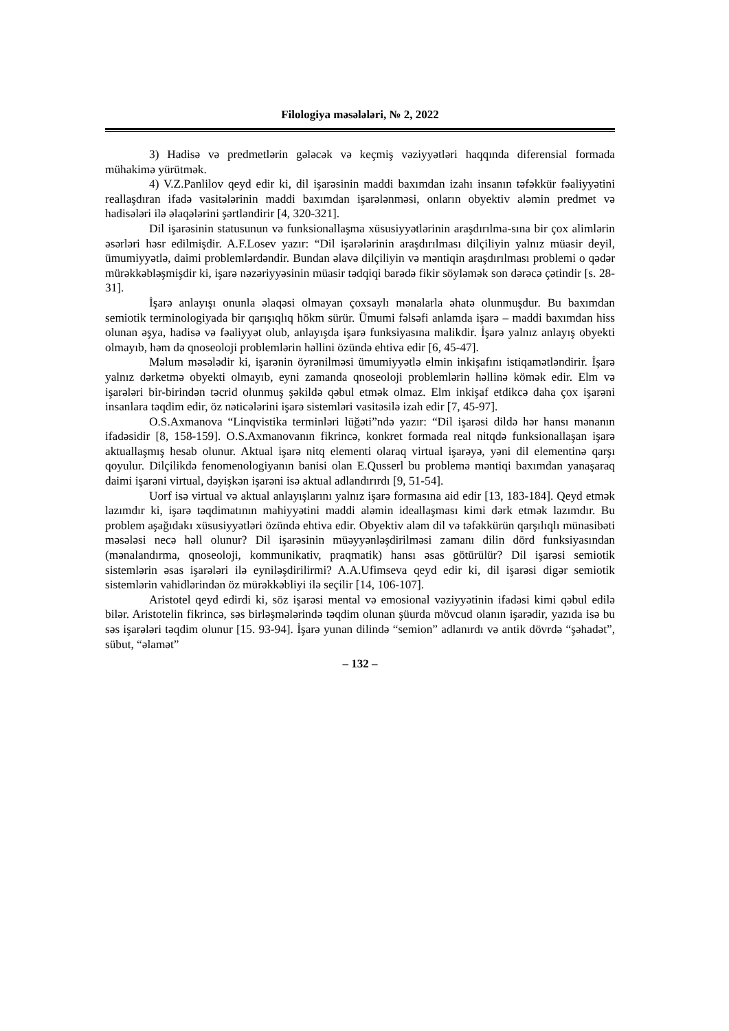Filologiya məsələləri, № 2, 2022
3) Hadisə və predmetlərin gələcək və keçmiş vəziyyətləri haqqında diferensial formada mühakimə yürütmək.
4) V.Z.Panlilov qeyd edir ki, dil işarəsinin maddi baxımdan izahı insanın təfəkkür fəaliyyətini reallaşdıran ifadə vasitələrinin maddi baxımdan işarələnməsi, onların obyektiv aləmin predmet və hadisələri ilə əlaqələrini şərtləndirir [4, 320-321].
Dil işarəsinin statusunun və funksionallaşma xüsusiyyətlərinin araşdırılma-sına bir çox alimlərin əsərləri həsr edilmişdir. A.F.Losev yazır: “Dil işarələrinin araşdırılması dilçiliyin yalnız müasir deyil, ümumiyyətlə, daimi problemlərdəndir. Bundan əlavə dilçiliyin və məntiqin araşdırılması problemi o qədər mürəkkəbləşmişdir ki, işarə nəzəriyyəsinin müasir tədqiqi barədə fikir söyləmək son dərəcə çətindir [s. 28-31].
İşarə anlayışı onunla əlaqəsi olmayan çoxsaylı mənalarla əhatə olunmuşdur. Bu baxımdan semiotik terminologiyada bir qarışıqlıq hökm sürür. Ümumi fəlsəfi anlamda işarə – maddi baxımdan hiss olunan əşya, hadisə və fəaliyyət olub, anlayışda işarə funksiyasına malikdir. İşarə yalnız anlayış obyekti olmayıb, həm də qnoseoloji problemlərin həllini özündə ehtiva edir [6, 45-47].
Məlum məsələdir ki, işarənin öyrənilməsi ümumiyyətlə elmin inkişafını istiqamətləndirir. İşarə yalnız dərketmə obyekti olmayıb, eyni zamanda qnoseoloji problemlərin həllinə kömək edir. Elm və işarələri bir-birindən təcrid olunmuş şəkildə qəbul etmək olmaz. Elm inkişaf etdikcə daha çox işarəni insanlara təqdim edir, öz nəticələrini işarə sistemləri vasitəsilə izah edir [7, 45-97].
O.S.Axmanova “Linqvistika terminləri lüğəti”ndə yazır: “Dil işarəsi dildə hər hansı mənanın ifadəsidir [8, 158-159]. O.S.Axmanovanın fikrincə, konkret formada real nitqdə funksionallaşan işarə aktuallaşmış hesab olunur. Aktual işarə nitq elementi olaraq virtual işarəyə, yəni dil elementinə qarşı qoyulur. Dilçilikdə fenomenologiyanın banisi olan E.Qusserl bu problemə məntiqi baxımdan yanaşaraq daimi işarəni virtual, dəyişkən işarəni isə aktual adlandırırdı [9, 51-54].
Uorf isə virtual və aktual anlayışlarını yalnız işarə formasına aid edir [13, 183-184]. Qeyd etmək lazımdır ki, işarə təqdimatının mahiyyətini maddi aləmin ideallaşması kimi dərk etmək lazımdır. Bu problem aşağıdakı xüsusiyyətləri özündə ehtiva edir. Obyektiv aləm dil və təfəkkürün qarşılıqlı münasibəti məsələsi necə həll olunur? Dil işarəsinin müəyyənləşdirilməsi zamanı dilin dörd funksiyasından (mənalandırma, qnoseoloji, kommunikativ, praqmatik) hansı əsas götürülür? Dil işarəsi semiotik sistemlərin əsas işarələri ilə eyniləşdirilirmi? A.A.Ufimseva qeyd edir ki, dil işarəsi digər semiotik sistemlərin vahidlərindən öz mürəkkəbliyi ilə seçilir [14, 106-107].
Aristotel qeyd edirdi ki, söz işarəsi mental və emosional vəziyyətinin ifadəsi kimi qəbul edilə bilər. Aristotelin fikrincə, səs birləşmələrində təqdim olunan şüurda mövcud olanın işarədir, yazıda isə bu səs işarələri təqdim olunur [15. 93-94]. İşarə yunan dilində “semion” adlanırdı və antik dövrdə “şəhadət”, sübut, “əlamət”
– 132 –